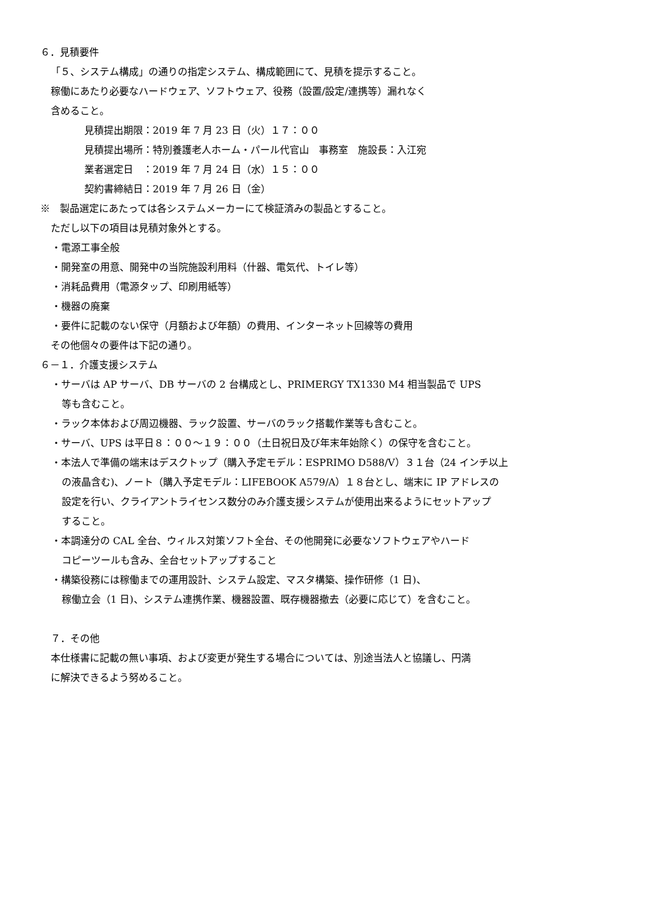６．見積要件
「５、システム構成」の通りの指定システム、構成範囲にて、見積を提示すること。
稼働にあたり必要なハードウェア、ソフトウェア、役務（設置/設定/連携等）漏れなく
含めること。
見積提出期限：2019 年 7 月 23 日（火）１７：００
見積提出場所：特別養護老人ホーム・パール代官山　事務室　施設長：入江宛
業者選定日　：2019 年 7 月 24 日（水）１５：００
契約書締結日：2019 年 7 月 26 日（金）
※　製品選定にあたっては各システムメーカーにて検証済みの製品とすること。
ただし以下の項目は見積対象外とする。
・電源工事全般
・開発室の用意、開発中の当院施設利用料（什器、電気代、トイレ等）
・消耗品費用（電源タップ、印刷用紙等）
・機器の廃棄
・要件に記載のない保守（月額および年額）の費用、インターネット回線等の費用
その他個々の要件は下記の通り。
６－１．介護支援システム
・サーバは AP サーバ、DB サーバの 2 台構成とし、PRIMERGY TX1330 M4 相当製品で UPS
等も含むこと。
・ラック本体および周辺機器、ラック設置、サーバのラック搭載作業等も含むこと。
・サーバ、UPS は平日８：００～１９：００（土日祝日及び年末年始除く）の保守を含むこと。
・本法人で準備の端末はデスクトップ（購入予定モデル：ESPRIMO D588/V）３１台（24 インチ以上
の液晶含む)、ノート（購入予定モデル：LIFEBOOK A579/A）１８台とし、端末に IP アドレスの
設定を行い、クライアントライセンス数分のみ介護支援システムが使用出来るようにセットアップ
すること。
・本調達分の CAL 全台、ウィルス対策ソフト全台、その他開発に必要なソフトウェアやハード
コピーツールも含み、全台セットアップすること
・構築役務には稼働までの運用設計、システム設定、マスタ構築、操作研修（1 日)、
稼働立会（1 日)、システム連携作業、機器設置、既存機器撤去（必要に応じて）を含むこと。
７．その他
本仕様書に記載の無い事項、および変更が発生する場合については、別途当法人と協議し、円満
に解決できるよう努めること。